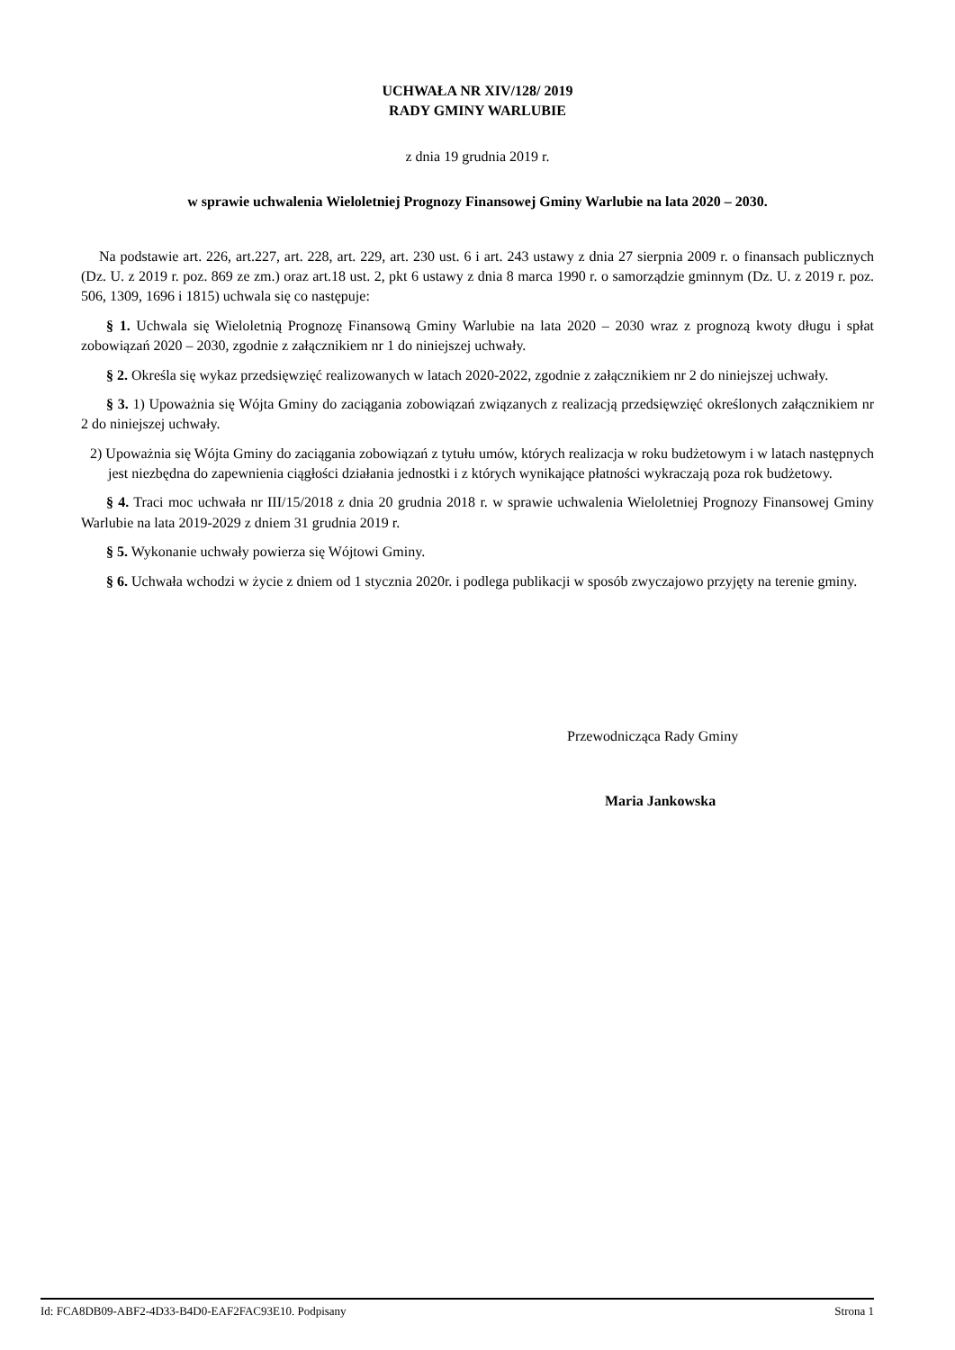UCHWAŁA NR XIV/128/ 2019
RADY GMINY WARLUBIE
z dnia 19 grudnia 2019 r.
w sprawie uchwalenia Wieloletniej Prognozy Finansowej Gminy Warlubie na lata 2020 – 2030.
Na podstawie art. 226, art.227, art. 228, art. 229, art. 230 ust. 6 i art. 243 ustawy z dnia 27 sierpnia 2009 r. o finansach publicznych (Dz. U. z 2019 r. poz. 869 ze zm.) oraz art.18 ust. 2, pkt 6 ustawy z dnia 8 marca 1990 r. o samorządzie gminnym (Dz. U. z 2019 r. poz. 506, 1309, 1696 i 1815) uchwala się co następuje:
§ 1. Uchwala się Wieloletnią Prognozę Finansową Gminy Warlubie na lata 2020 – 2030 wraz z prognozą kwoty długu i spłat zobowiązań 2020 – 2030, zgodnie z załącznikiem nr 1 do niniejszej uchwały.
§ 2. Określa się wykaz przedsięwzięć realizowanych w latach 2020-2022, zgodnie z załącznikiem nr 2 do niniejszej uchwały.
§ 3. 1) Upoważnia się Wójta Gminy do zaciągania zobowiązań związanych z realizacją przedsięwzięć określonych załącznikiem nr 2 do niniejszej uchwały.
2) Upoważnia się Wójta Gminy do zaciągania zobowiązań z tytułu umów, których realizacja w roku budżetowym i w latach następnych jest niezbędna do zapewnienia ciągłości działania jednostki i z których wynikające płatności wykraczają poza rok budżetowy.
§ 4. Traci moc uchwała nr III/15/2018 z dnia 20 grudnia 2018 r. w sprawie uchwalenia Wieloletniej Prognozy Finansowej Gminy Warlubie na lata 2019-2029 z dniem 31 grudnia 2019 r.
§ 5. Wykonanie uchwały powierza się Wójtowi Gminy.
§ 6. Uchwała wchodzi w życie z dniem od 1 stycznia 2020r. i podlega publikacji w sposób zwyczajowo przyjęty na terenie gminy.
Przewodnicząca Rady Gminy
Maria Jankowska
Id: FCA8DB09-ABF2-4D33-B4D0-EAF2FAC93E10. Podpisany Strona 1